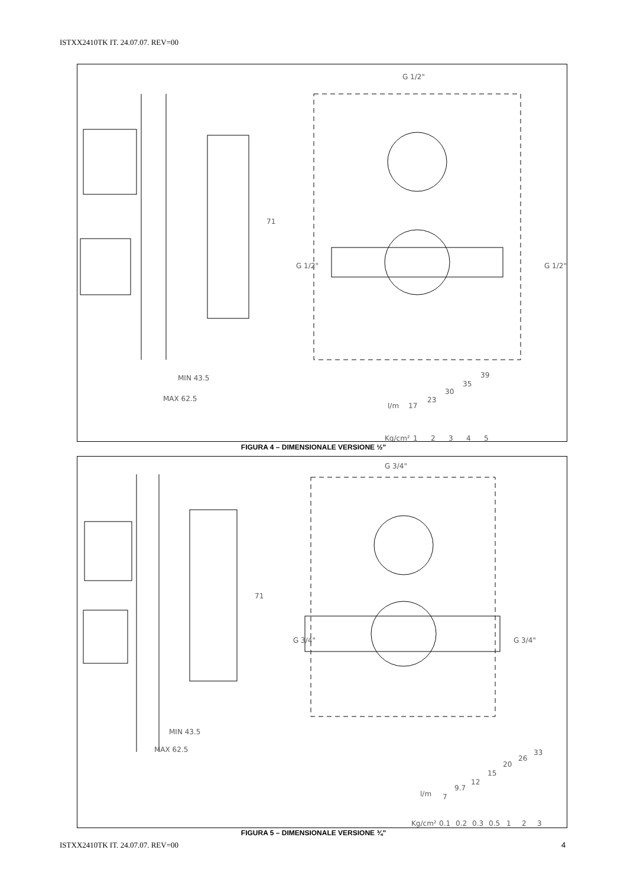ISTXX2410TK IT. 24.07.07. REV=00
G 1/2"
71
G 1/2"
G 1/2"
MIN 43.5
MAX 62.5
l/m
17
23
30
35
39
Kg/cm²
1
2
3
4
5
FIGURA 4 – DIMENSIONALE VERSIONE ½"
G 3/4"
71
G 3/4"
G 3/4"
MIN 43.5
MAX 62.5
l/m
7
9.7
12
15
20
26
33
Kg/cm²
0.1
0.2
0.3
0.5
1
2
3
FIGURA 5 – DIMENSIONALE VERSIONE ¾"
ISTXX2410TK IT. 24.07.07. REV=00
4